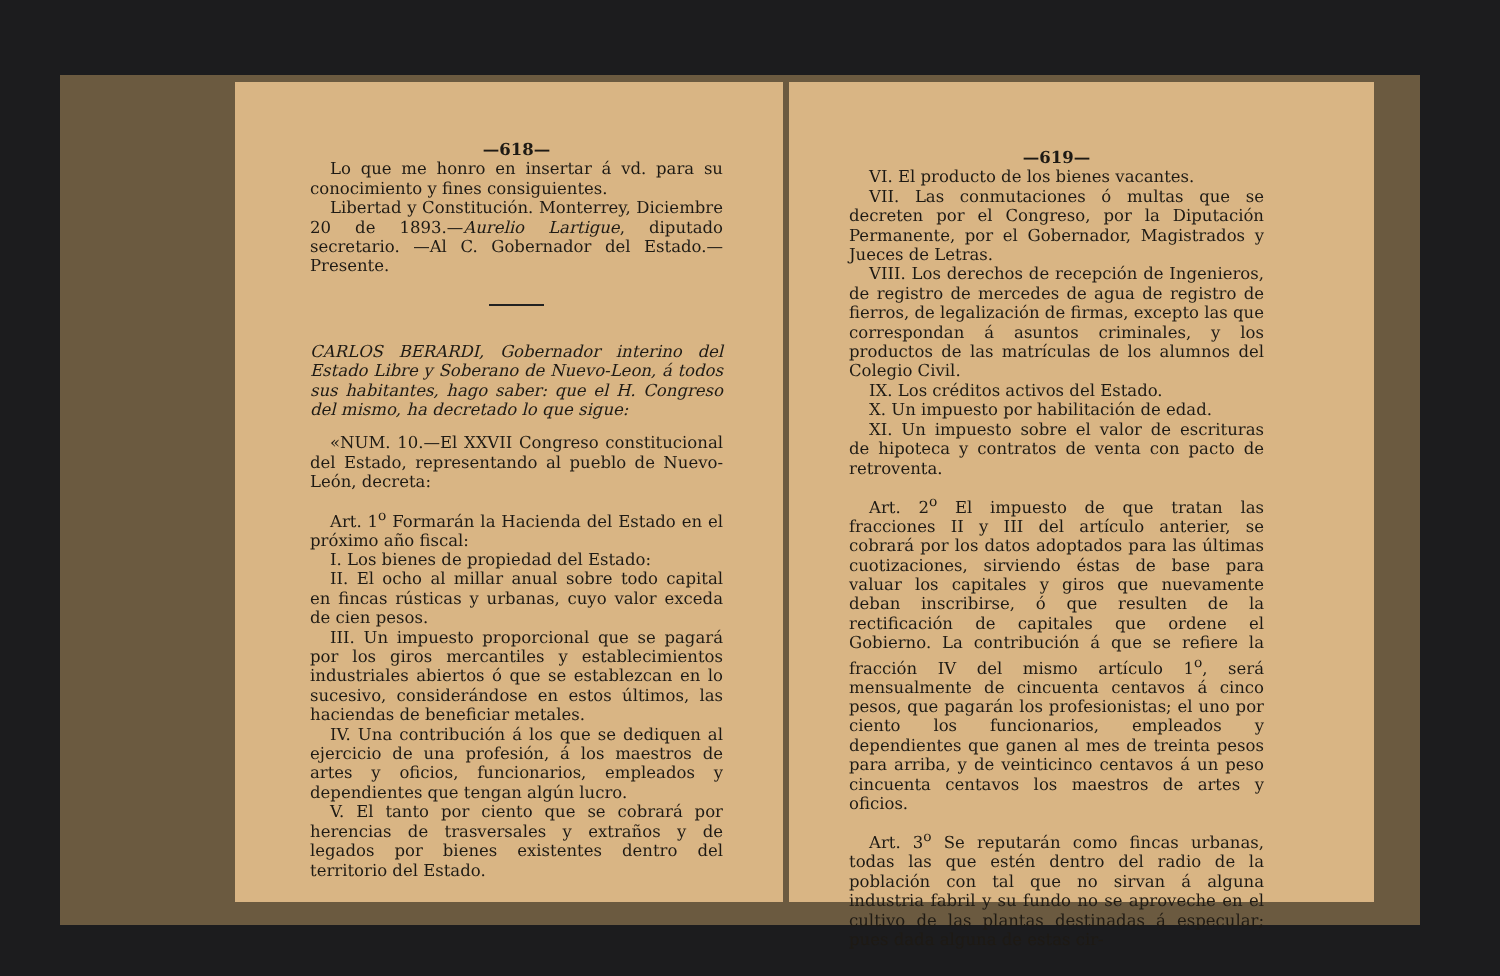—618—
Lo que me honro en insertar á vd. para su conocimiento y fines consiguientes.
Libertad y Constitución. Monterrey, Diciembre 20 de 1893.—Aurelio Lartigue, diputado secretario. —Al C. Gobernador del Estado.—Presente.
CARLOS BERARDI, Gobernador interino del Estado Libre y Soberano de Nuevo-Leon, á todos sus habitantes, hago saber: que el H. Congreso del mismo, ha decretado lo que sigue:
«NUM. 10.—El XXVII Congreso constitucional del Estado, representando al pueblo de Nuevo-León, decreta:
Art. 1<sup>o</sup> Formarán la Hacienda del Estado en el próximo año fiscal:
I. Los bienes de propiedad del Estado:
II. El ocho al millar anual sobre todo capital en fincas rústicas y urbanas, cuyo valor exceda de cien pesos.
III. Un impuesto proporcional que se pagará por los giros mercantiles y establecimientos industriales abiertos ó que se establezcan en lo sucesivo, considerándose en estos últimos, las haciendas de beneficiar metales.
IV. Una contribución á los que se dediquen al ejercicio de una profesión, á los maestros de artes y oficios, funcionarios, empleados y dependientes que tengan algún lucro.
V. El tanto por ciento que se cobrará por herencias de trasversales y extraños y de legados por bienes existentes dentro del territorio del Estado.
—619—
VI. El producto de los bienes vacantes.
VII. Las conmutaciones ó multas que se decreten por el Congreso, por la Diputación Permanente, por el Gobernador, Magistrados y Jueces de Letras.
VIII. Los derechos de recepción de Ingenieros, de registro de mercedes de agua de registro de fierros, de legalización de firmas, excepto las que correspondan á asuntos criminales, y los productos de las matrículas de los alumnos del Colegio Civil.
IX. Los créditos activos del Estado.
X. Un impuesto por habilitación de edad.
XI. Un impuesto sobre el valor de escrituras de hipoteca y contratos de venta con pacto de retroventa.
Art. 2<sup>o</sup> El impuesto de que tratan las fracciones II y III del artículo anterier, se cobrará por los datos adoptados para las últimas cuotizaciones, sirviendo éstas de base para valuar los capitales y giros que nuevamente deban inscribirse, ó que resulten de la rectificación de capitales que ordene el Gobierno. La contribución á que se refiere la fracción IV del mismo artículo 1<sup>o</sup>, será mensualmente de cincuenta centavos á cinco pesos, que pagarán los profesionistas; el uno por ciento los funcionarios, empleados y dependientes que ganen al mes de treinta pesos para arriba, y de veinticinco centavos á un peso cincuenta centavos los maestros de artes y oficios.
Art. 3<sup>o</sup> Se reputarán como fincas urbanas, todas las que estén dentro del radio de la población con tal que no sirvan á alguna industria fabril y su fundo no se aproveche en el cultivo de las plantas destinadas á especular; pues dada alguna de estas cir-